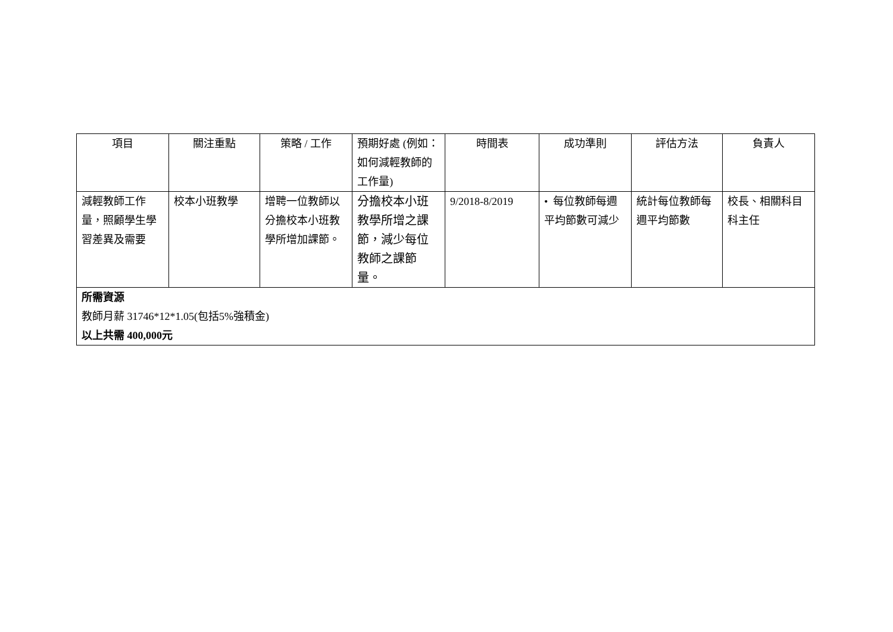| 項目 | 關注重點 | 策略 / 工作 | 預期好處 (例如：如何減輕教師的工作量) | 時間表 | 成功準則 | 評估方法 | 負責人 |
| --- | --- | --- | --- | --- | --- | --- | --- |
| 減輕教師工作量，照顧學生學習差異及需要 | 校本小班教學 | 增聘一位教師以分擔校本小班教學所增加課節。 | 分擔校本小班教學所增之課節，減少每位教師之課節量。 | 9/2018-8/2019 | • 每位教師每週平均節數可減少 | 統計每位教師每週平均節數 | 校長、相關科目科主任 |
| 所需資源 教師月薪 31746*12*1.05(包括5%強積金) 以上共需 400,000元 | | | | | | | |